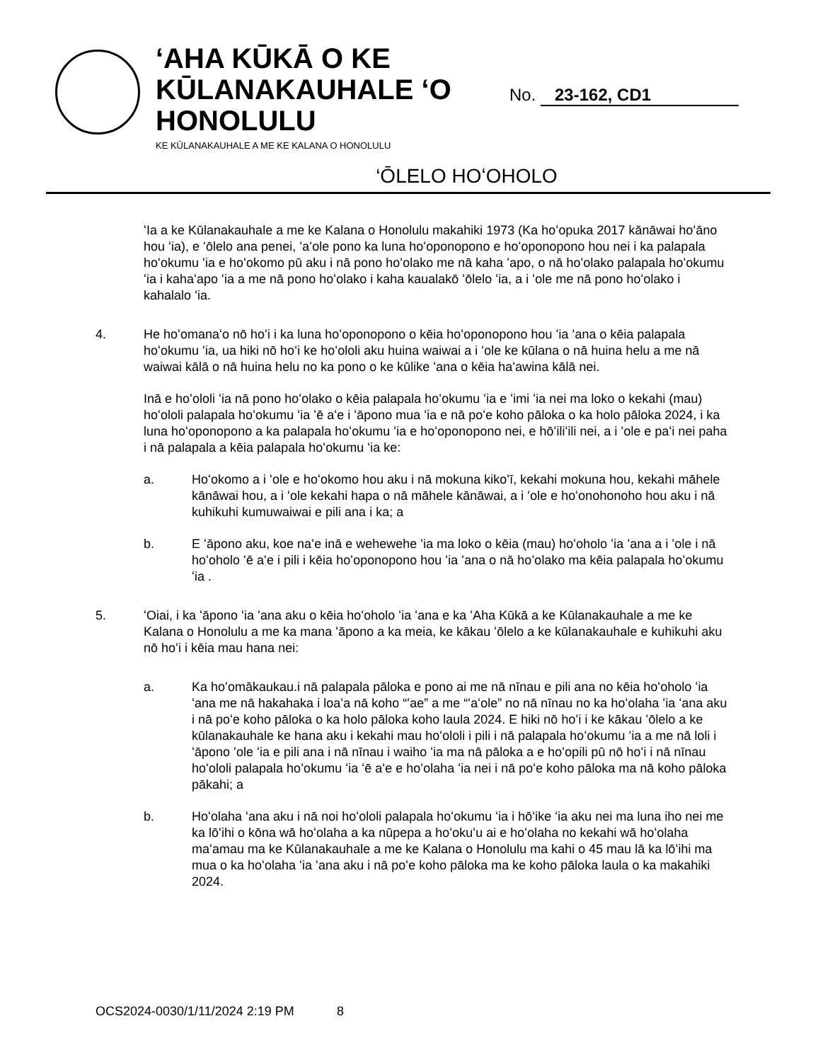‘AHA KŪKĀ O KE KŪLANAKAUHALE ‘O HONOLULU
KE KŪLANAKAUHALE A ME KE KALANA O HONOLULU
No. 23-162, CD1
‘ŌLELO HOʻOHOLO
ʻIa a ke Kūlanakauhale a me ke Kalana o Honolulu makahiki 1973 (Ka hoʻopuka 2017 kānāwai hoʻāno hou ʻia), e ʻōlelo ana penei, ʻaʻole pono ka luna hoʻoponopono e hoʻoponopono hou nei i ka palapala hoʻokumu ʻia e hoʻokomo pū aku i nā pono hoʻolako me nā kaha ʻapo, o nā hoʻolako palapala hoʻokumu ʻia i kahaʻapo ʻia a me nā pono hoʻolako i kaha kaualakō ʻōlelo ʻia, a i ʻole me nā pono hoʻolako i kahalalo ʻia.
4. He hoʻomanaʻo nō hoʻi i ka luna hoʻoponopono o kēia hoʻoponopono hou ʻia ʻana o kēia palapala hoʻokumu ʻia, ua hiki nō hoʻi ke hoʻololi aku huina waiwai a i ʻole ke kūlana o nā huina helu a me nā waiwai kālā o nā huina helu no ka pono o ke kūlike ʻana o kēia haʻawina kālā nei.
Inā e hoʻololi ʻia nā pono hoʻolako o kēia palapala hoʻokumu ʻia e ʻimi ʻia nei ma loko o kekahi (mau) hoʻololi palapala hoʻokumu ʻia ʻē aʻe i ʻāpono mua ʻia e nā poʻe koho pāloka o ka holo pāloka 2024, i ka luna hoʻoponopono a ka palapala hoʻokumu ʻia e hoʻoponopono nei, e hōʻiliʻili nei, a i ʻole e paʻi nei paha i nā palapala a kēia palapala hoʻokumu ʻia ke:
a. Hoʻokomo a i ʻole e hoʻokomo hou aku i nā mokuna kikoʻī, kekahi mokuna hou, kekahi māhele kānāwai hou, a i ʻole kekahi hapa o nā māhele kānāwai, a i ʻole e hoʻonohonoho hou aku i nā kuhikuhi kumuwaiwai e pili ana i ka; a
b. E ʻāpono aku, koe naʻe inā e wehewehe ʻia ma loko o kēia (mau) hoʻoholo ʻia ʻana a i ʻole i nā hoʻoholo ʻē aʻe i pili i kēia hoʻoponopono hou ʻia ʻana o nā hoʻolako ma kēia palapala hoʻokumu ʻia .
5. ʻOiai, i ka ʻāpono ʻia ʻana aku o kēia hoʻoholo ʻia ʻana e ka ʻAha Kūkā a ke Kūlanakauhale a me ke Kalana o Honolulu a me ka mana ʻāpono a ka meia, ke kākau ʻōlelo a ke kūlanakauhale e kuhikuhi aku nō hoʻi i kēia mau hana nei:
a. Ka hoʻomākaukau.i nā palapala pāloka e pono ai me nā nīnau e pili ana no kēia hoʻoholo ʻia ʻana me nā hakahaka i loaʻa nā koho “ʻae” a me “ʻaʻole” no nā nīnau no ka hoʻolaha ʻia ʻana aku i nā poʻe koho pāloka o ka holo pāloka koho laula 2024. E hiki nō hoʻi i ke kākau ʻōlelo a ke kūlanakauhale ke hana aku i kekahi mau hoʻololi i pili i nā palapala hoʻokumu ʻia a me nā loli i ʻāpono ʻole ʻia e pili ana i nā nīnau i waiho ʻia ma nā pāloka a e hoʻopili pū nō hoʻi i nā nīnau hoʻololi palapala hoʻokumu ʻia ʻē aʻe e hoʻolaha ʻia nei i nā poʻe koho pāloka ma nā koho pāloka pākahi; a
b. Hoʻolaha ʻana aku i nā noi hoʻololi palapala hoʻokumu ʻia i hōʻike ʻia aku nei ma luna iho nei me ka lōʻihi o kōna wā hoʻolaha a ka nūpepa a hoʻokuʻu ai e hoʻolaha no kekahi wā hoʻolaha maʻamau ma ke Kūlanakauhale a me ke Kalana o Honolulu ma kahi o 45 mau lā ka lōʻihi ma mua o ka hoʻolaha ʻia ʻana aku i nā poʻe koho pāloka ma ke koho pāloka laula o ka makahiki 2024.
OCS2024-0030/1/11/2024 2:19 PM 8